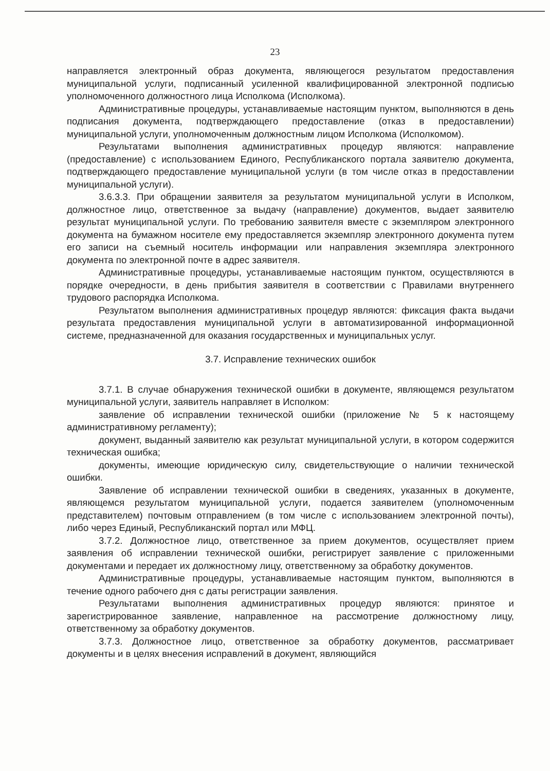23
направляется электронный образ документа, являющегося результатом предоставления муниципальной услуги, подписанный усиленной квалифицированной электронной подписью уполномоченного должностного лица Исполкома (Исполкома).
Административные процедуры, устанавливаемые настоящим пунктом, выполняются в день подписания документа, подтверждающего предоставление (отказ в предоставлении) муниципальной услуги, уполномоченным должностным лицом Исполкома (Исполкомом).
Результатами выполнения административных процедур являются: направление (предоставление) с использованием Единого, Республиканского портала заявителю документа, подтверждающего предоставление муниципальной услуги (в том числе отказ в предоставлении муниципальной услуги).
3.6.3.3. При обращении заявителя за результатом муниципальной услуги в Исполком, должностное лицо, ответственное за выдачу (направление) документов, выдает заявителю результат муниципальной услуги. По требованию заявителя вместе с экземпляром электронного документа на бумажном носителе ему предоставляется экземпляр электронного документа путем его записи на съемный носитель информации или направления экземпляра электронного документа по электронной почте в адрес заявителя.
Административные процедуры, устанавливаемые настоящим пунктом, осуществляются в порядке очередности, в день прибытия заявителя в соответствии с Правилами внутреннего трудового распорядка Исполкома.
Результатом выполнения административных процедур являются: фиксация факта выдачи результата предоставления муниципальной услуги в автоматизированной информационной системе, предназначенной для оказания государственных и муниципальных услуг.
3.7. Исправление технических ошибок
3.7.1. В случае обнаружения технической ошибки в документе, являющемся результатом муниципальной услуги, заявитель направляет в Исполком:
заявление об исправлении технической ошибки (приложение № 5 к настоящему административному регламенту);
документ, выданный заявителю как результат муниципальной услуги, в котором содержится техническая ошибка;
документы, имеющие юридическую силу, свидетельствующие о наличии технической ошибки.
Заявление об исправлении технической ошибки в сведениях, указанных в документе, являющемся результатом муниципальной услуги, подается заявителем (уполномоченным представителем) почтовым отправлением (в том числе с использованием электронной почты), либо через Единый, Республиканский портал или МФЦ.
3.7.2. Должностное лицо, ответственное за прием документов, осуществляет прием заявления об исправлении технической ошибки, регистрирует заявление с приложенными документами и передает их должностному лицу, ответственному за обработку документов.
Административные процедуры, устанавливаемые настоящим пунктом, выполняются в течение одного рабочего дня с даты регистрации заявления.
Результатами выполнения административных процедур являются: принятое и зарегистрированное заявление, направленное на рассмотрение должностному лицу, ответственному за обработку документов.
3.7.3. Должностное лицо, ответственное за обработку документов, рассматривает документы и в целях внесения исправлений в документ, являющийся